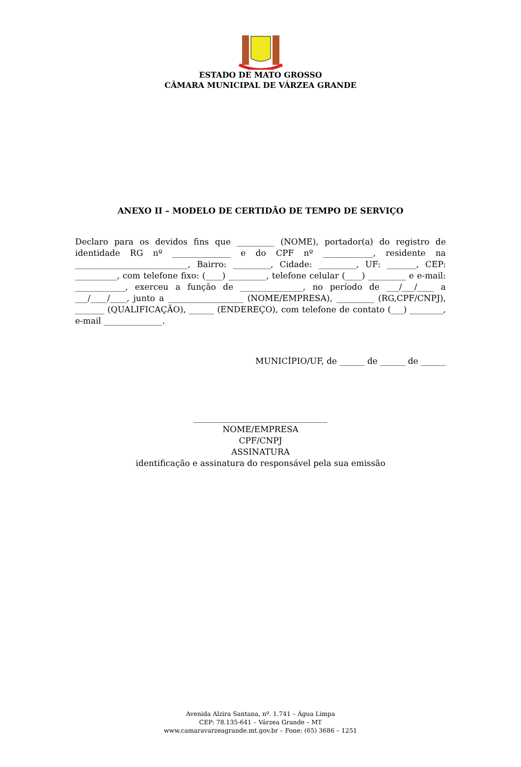ESTADO DE MATO GROSSO
CÂMARA MUNICIPAL DE VÁRZEA GRANDE
ANEXO II – MODELO DE CERTIDÃO DE TEMPO DE SERVIÇO
Declaro para os devidos fins que _________ (NOME), portador(a) do registro de identidade RG nº ______________ e do CPF nº ____________, residente na ___________________________, Bairro: _________, Cidade: _________, UF: _______, CEP: __________, com telefone fixo: (____) _________, telefone celular (____) _________ e e-mail: ____________, exerceu a função de _______________, no período de ___/___/____ a ___/____/____, junto a __________________ (NOME/EMPRESA), _________ (RG,CPF/CNPJ), _______ (QUALIFICAÇÃO), ______ (ENDEREÇO), com telefone de contato (___) ________, e-mail ______________.
MUNICÍPIO/UF, de ______ de ______ de ______
________________________________
NOME/EMPRESA
CPF/CNPJ
ASSINATURA
identificação e assinatura do responsável pela sua emissão
Avenida Alzira Santana, nº. 1.741 – Água Limpa
CEP: 78.135-641 – Várzea Grande – MT
www.camaravarzeagrande.mt.gov.br – Fone: (65) 3686 – 1251